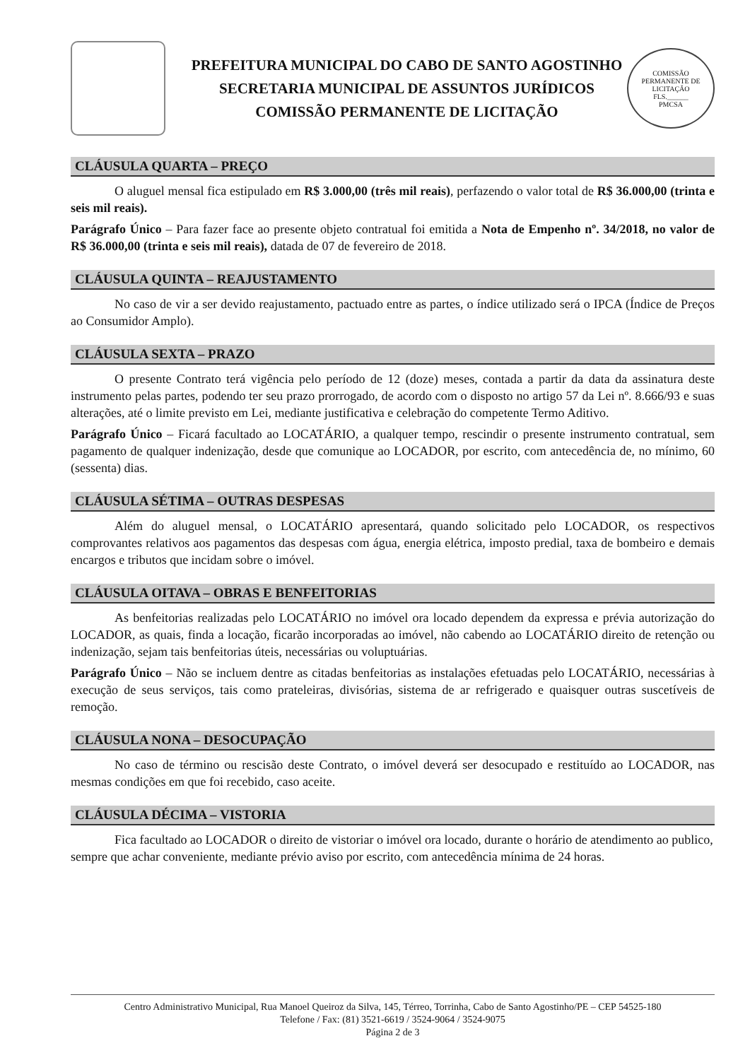PREFEITURA MUNICIPAL DO CABO DE SANTO AGOSTINHO
SECRETARIA MUNICIPAL DE ASSUNTOS JURÍDICOS
COMISSÃO PERMANENTE DE LICITAÇÃO
COMISSÃO PERMANENTE DE LICITAÇÃO
FLS.______
PMCSA
CLÁUSULA QUARTA – PREÇO
O aluguel mensal fica estipulado em R$ 3.000,00 (três mil reais), perfazendo o valor total de R$ 36.000,00 (trinta e seis mil reais).
Parágrafo Único – Para fazer face ao presente objeto contratual foi emitida a Nota de Empenho nº. 34/2018, no valor de R$ 36.000,00 (trinta e seis mil reais), datada de 07 de fevereiro de 2018.
CLÁUSULA QUINTA – REAJUSTAMENTO
No caso de vir a ser devido reajustamento, pactuado entre as partes, o índice utilizado será o IPCA (Índice de Preços ao Consumidor Amplo).
CLÁUSULA SEXTA – PRAZO
O presente Contrato terá vigência pelo período de 12 (doze) meses, contada a partir da data da assinatura deste instrumento pelas partes, podendo ter seu prazo prorrogado, de acordo com o disposto no artigo 57 da Lei nº. 8.666/93 e suas alterações, até o limite previsto em Lei, mediante justificativa e celebração do competente Termo Aditivo.
Parágrafo Único – Ficará facultado ao LOCATÁRIO, a qualquer tempo, rescindir o presente instrumento contratual, sem pagamento de qualquer indenização, desde que comunique ao LOCADOR, por escrito, com antecedência de, no mínimo, 60 (sessenta) dias.
CLÁUSULA SÉTIMA – OUTRAS DESPESAS
Além do aluguel mensal, o LOCATÁRIO apresentará, quando solicitado pelo LOCADOR, os respectivos comprovantes relativos aos pagamentos das despesas com água, energia elétrica, imposto predial, taxa de bombeiro e demais encargos e tributos que incidam sobre o imóvel.
CLÁUSULA OITAVA – OBRAS E BENFEITORIAS
As benfeitorias realizadas pelo LOCATÁRIO no imóvel ora locado dependem da expressa e prévia autorização do LOCADOR, as quais, finda a locação, ficarão incorporadas ao imóvel, não cabendo ao LOCATÁRIO direito de retenção ou indenização, sejam tais benfeitorias úteis, necessárias ou voluptuárias.
Parágrafo Único – Não se incluem dentre as citadas benfeitorias as instalações efetuadas pelo LOCATÁRIO, necessárias à execução de seus serviços, tais como prateleiras, divisórias, sistema de ar refrigerado e quaisquer outras suscetíveis de remoção.
CLÁUSULA NONA – DESOCUPAÇÃO
No caso de término ou rescisão deste Contrato, o imóvel deverá ser desocupado e restituído ao LOCADOR, nas mesmas condições em que foi recebido, caso aceite.
CLÁUSULA DÉCIMA – VISTORIA
Fica facultado ao LOCADOR o direito de vistoriar o imóvel ora locado, durante o horário de atendimento ao publico, sempre que achar conveniente, mediante prévio aviso por escrito, com antecedência mínima de 24 horas.
Centro Administrativo Municipal, Rua Manoel Queiroz da Silva, 145, Térreo, Torrinha, Cabo de Santo Agostinho/PE – CEP 54525-180
Telefone / Fax: (81) 3521-6619 / 3524-9064 / 3524-9075
Página 2 de 3